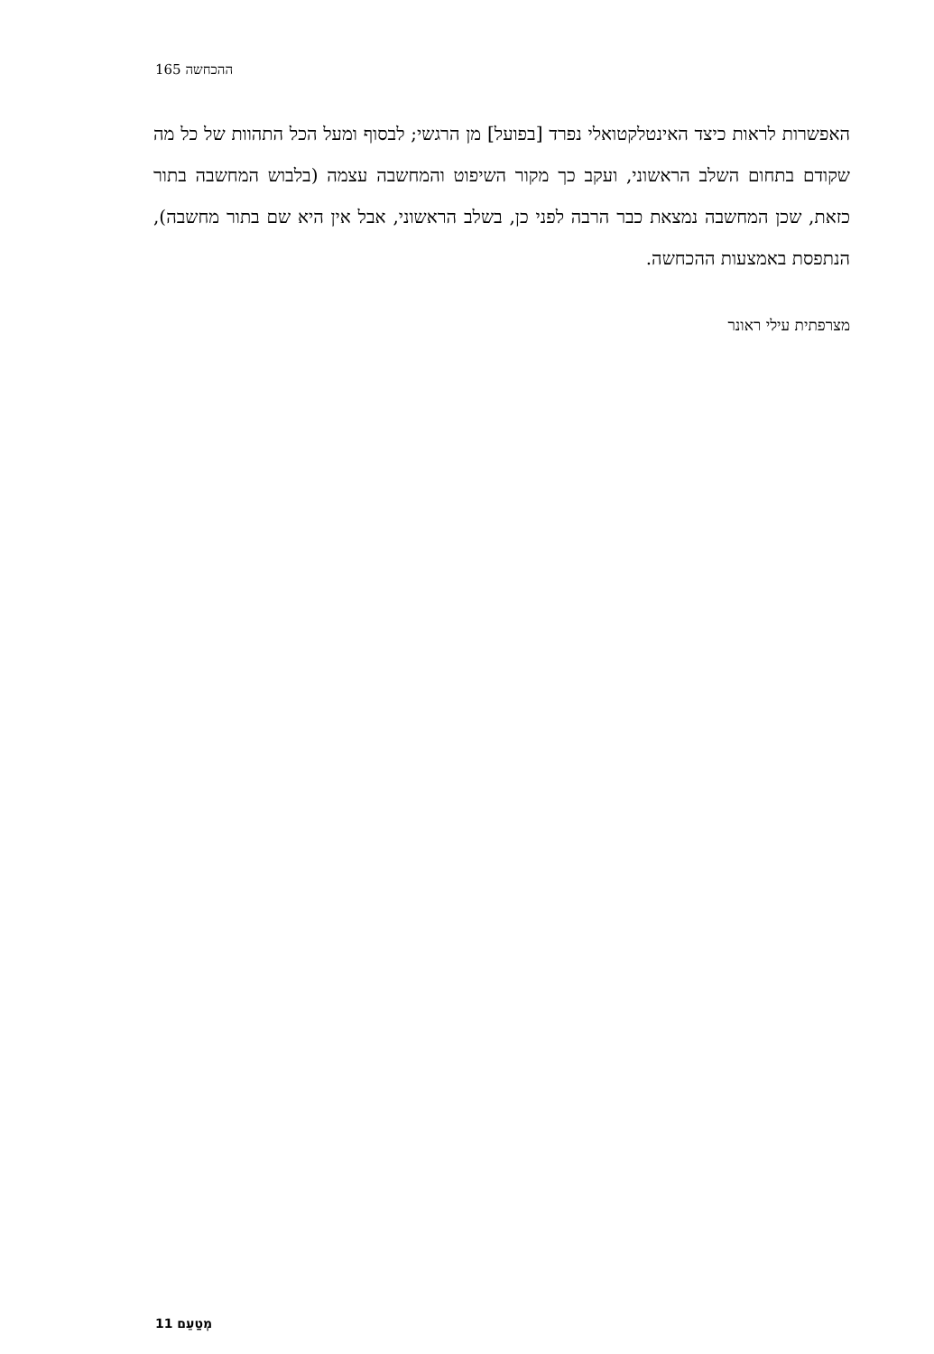ההכחשה 165
האפשרות לראות כיצד האינטלקטואלי נפרד [בפועל] מן הרגשי; לבסוף ומעל הכל התהוות של כל מה שקודם בתחום השלב הראשוני, ועקב כך מקור השיפוט והמחשבה עצמה (בלבוש המחשבה בתור כזאת, שכן המחשבה נמצאת כבר הרבה לפני כן, בשלב הראשוני, אבל אין היא שם בתור מחשבה), הנתפסת באמצעות ההכחשה.
מצרפתית עילי ראונר
מְטַעֵם 11